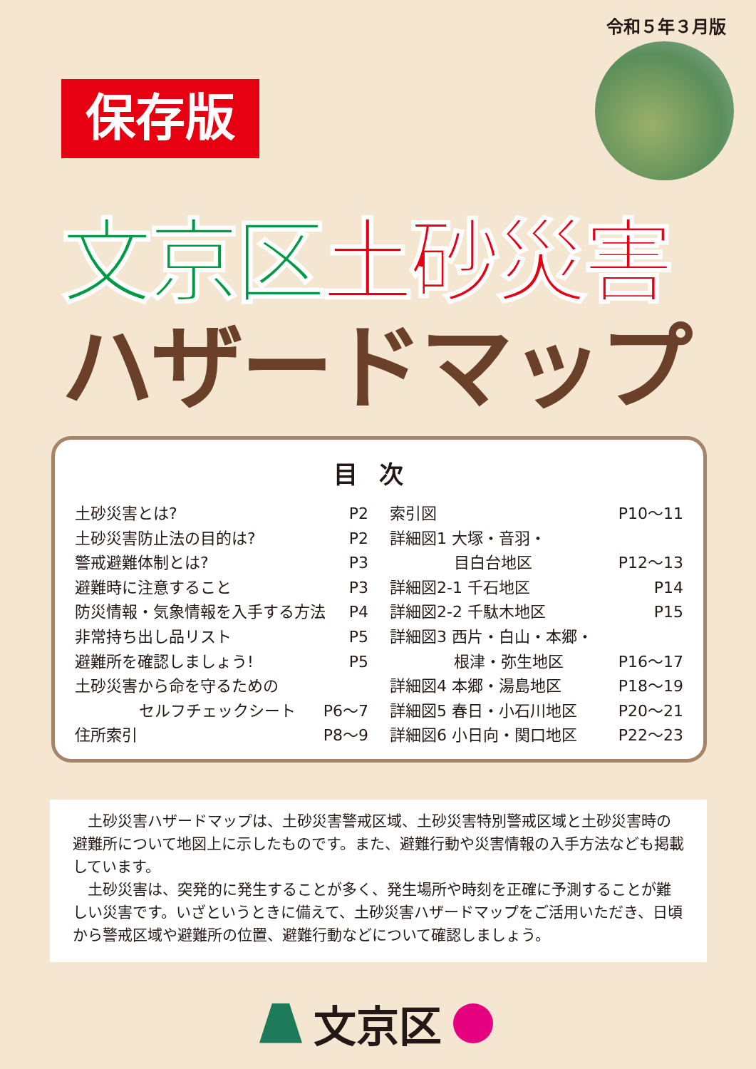令和５年３月版
保存版
文京区 土砂災害
ハザードマップ
目次
土砂災害とは? P2
土砂災害防止法の目的は? P2
警戒避難体制とは? P3
避難時に注意すること P3
防災情報・気象情報を入手する方法 P4
非常持ち出し品リスト P5
避難所を確認しましょう! P5
土砂災害から命を守るための
セルフチェックシート P6～7
住所索引 P8～9
索引図 P10～11
詳細図1 大塚・音羽・
目白台地区 P12～13
詳細図2-1 千石地区 P14
詳細図2-2 千駄木地区 P15
詳細図3 西片・白山・本郷・
根津・弥生地区 P16～17
詳細図4 本郷・湯島地区 P18～19
詳細図5 春日・小石川地区 P20～21
詳細図6 小日向・関口地区 P22～23
土砂災害ハザードマップは、土砂災害警戒区域、土砂災害特別警戒区域と土砂災害時の避難所について地図上に示したものです。また、避難行動や災害情報の入手方法なども掲載しています。
土砂災害は、突発的に発生することが多く、発生場所や時刻を正確に予測することが難しい災害です。いざというときに備えて、土砂災害ハザードマップをご活用いただき、日頃から警戒区域や避難所の位置、避難行動などについて確認しましょう。
文京区